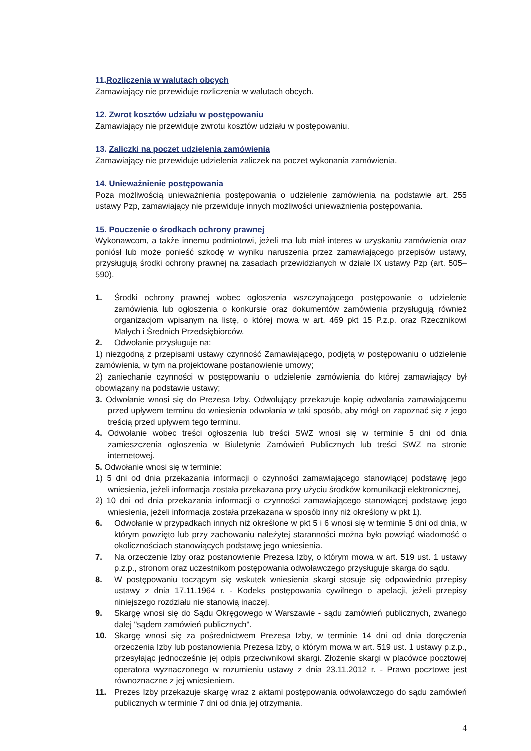11.Rozliczenia w walutach obcych
Zamawiający nie przewiduje rozliczenia w walutach obcych.
12. Zwrot kosztów udziału w postępowaniu
Zamawiający nie przewiduje zwrotu kosztów udziału w postępowaniu.
13. Zaliczki na poczet udzielenia zamówienia
Zamawiający nie przewiduje udzielenia zaliczek na poczet wykonania zamówienia.
14. Unieważnienie postępowania
Poza możliwością unieważnienia postępowania o udzielenie zamówienia na podstawie art. 255 ustawy Pzp, zamawiający nie przewiduje innych możliwości unieważnienia postępowania.
15. Pouczenie o środkach ochrony prawnej
Wykonawcom, a także innemu podmiotowi, jeżeli ma lub miał interes w uzyskaniu zamówienia oraz poniósł lub może ponieść szkodę w wyniku naruszenia przez zamawiającego przepisów ustawy, przysługują środki ochrony prawnej na zasadach przewidzianych w dziale IX ustawy Pzp (art. 505–590).
1. Środki ochrony prawnej wobec ogłoszenia wszczynającego postępowanie o udzielenie zamówienia lub ogłoszenia o konkursie oraz dokumentów zamówienia przysługują również organizacjom wpisanym na listę, o której mowa w art. 469 pkt 15 P.z.p. oraz Rzecznikowi Małych i Średnich Przedsiębiorców.
2. Odwołanie przysługuje na:
1) niezgodną z przepisami ustawy czynność Zamawiającego, podjętą w postępowaniu o udzielenie zamówienia, w tym na projektowane postanowienie umowy;
2) zaniechanie czynności w postępowaniu o udzielenie zamówienia do której zamawiający był obowiązany na podstawie ustawy;
3. Odwołanie wnosi się do Prezesa Izby. Odwołujący przekazuje kopię odwołania zamawiającemu przed upływem terminu do wniesienia odwołania w taki sposób, aby mógł on zapoznać się z jego treścią przed upływem tego terminu.
4. Odwołanie wobec treści ogłoszenia lub treści SWZ wnosi się w terminie 5 dni od dnia zamieszczenia ogłoszenia w Biuletynie Zamówień Publicznych lub treści SWZ na stronie internetowej.
5. Odwołanie wnosi się w terminie:
1) 5 dni od dnia przekazania informacji o czynności zamawiającego stanowiącej podstawę jego wniesienia, jeżeli informacja została przekazana przy użyciu środków komunikacji elektronicznej,
2) 10 dni od dnia przekazania informacji o czynności zamawiającego stanowiącej podstawę jego wniesienia, jeżeli informacja została przekazana w sposób inny niż określony w pkt 1).
6. Odwołanie w przypadkach innych niż określone w pkt 5 i 6 wnosi się w terminie 5 dni od dnia, w którym powzięto lub przy zachowaniu należytej staranności można było powziąć wiadomość o okolicznościach stanowiących podstawę jego wniesienia.
7. Na orzeczenie Izby oraz postanowienie Prezesa Izby, o którym mowa w art. 519 ust. 1 ustawy p.z.p., stronom oraz uczestnikom postępowania odwoławczego przysługuje skarga do sądu.
8. W postępowaniu toczącym się wskutek wniesienia skargi stosuje się odpowiednio przepisy ustawy z dnia 17.11.1964 r. - Kodeks postępowania cywilnego o apelacji, jeżeli przepisy niniejszego rozdziału nie stanowią inaczej.
9. Skargę wnosi się do Sądu Okręgowego w Warszawie - sądu zamówień publicznych, zwanego dalej "sądem zamówień publicznych".
10. Skargę wnosi się za pośrednictwem Prezesa Izby, w terminie 14 dni od dnia doręczenia orzeczenia Izby lub postanowienia Prezesa Izby, o którym mowa w art. 519 ust. 1 ustawy p.z.p., przesyłając jednocześnie jej odpis przeciwnikowi skargi. Złożenie skargi w placówce pocztowej operatora wyznaczonego w rozumieniu ustawy z dnia 23.11.2012 r. - Prawo pocztowe jest równoznaczne z jej wniesieniem.
11. Prezes Izby przekazuje skargę wraz z aktami postępowania odwoławczego do sądu zamówień publicznych w terminie 7 dni od dnia jej otrzymania.
4